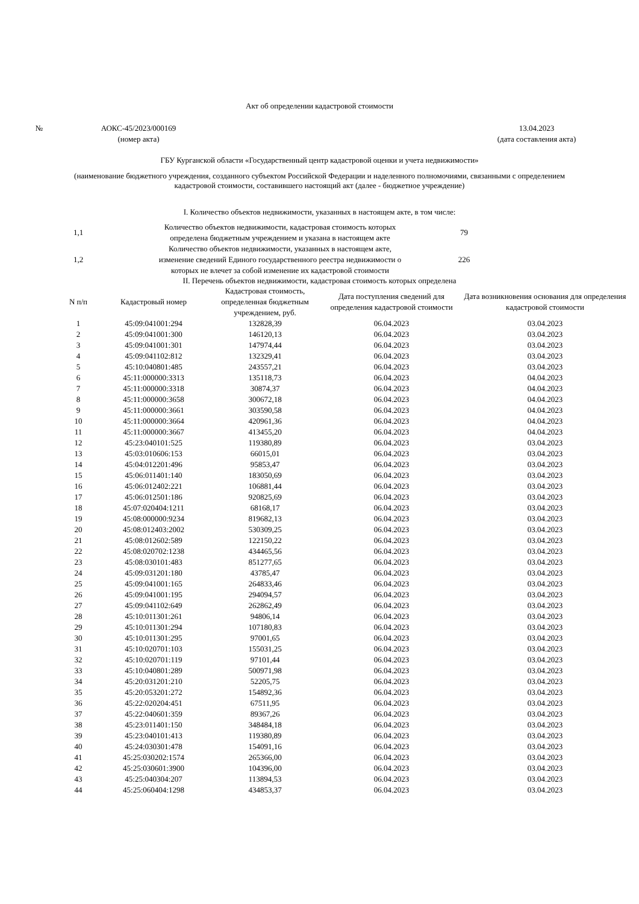Акт об определении кадастровой стоимости
| № | АОКС-45/2023/000169 | | 13.04.2023 | |
| | (номер акта) | | (дата составления акта) | |
ГБУ Курганской области «Государственный центр кадастровой оценки и учета недвижимости»
(наименование бюджетного учреждения, созданного субъектом Российской Федерации и наделенного полномочиями, связанными с определением кадастровой стоимости, составившего настоящий акт (далее - бюджетное учреждение)
I. Количество объектов недвижимости, указанных в настоящем акте, в том числе:
| 1,1 | Количество объектов недвижимости, кадастровая стоимость которых определена бюджетным учреждением и указана в настоящем акте | 79 | |
| 1,2 | Количество объектов недвижимости, указанных в настоящем акте, изменение сведений Единого государственного реестра недвижимости о которых не влечет за собой изменение их кадастровой стоимости | 226 | |
II. Перечень объектов недвижимости, кадастровая стоимость которых определена
| N п/п | Кадастровый номер | Кадастровая стоимость, определенная бюджетным учреждением, руб. | Дата поступления сведений для определения кадастровой стоимости | Дата возникновения основания для определения кадастровой стоимости |
| --- | --- | --- | --- | --- |
| 1 | 45:09:041001:294 | 132828,39 | 06.04.2023 | 03.04.2023 |
| 2 | 45:09:041001:300 | 146120,13 | 06.04.2023 | 03.04.2023 |
| 3 | 45:09:041001:301 | 147974,44 | 06.04.2023 | 03.04.2023 |
| 4 | 45:09:041102:812 | 132329,41 | 06.04.2023 | 03.04.2023 |
| 5 | 45:10:040801:485 | 243557,21 | 06.04.2023 | 03.04.2023 |
| 6 | 45:11:000000:3313 | 135118,73 | 06.04.2023 | 04.04.2023 |
| 7 | 45:11:000000:3318 | 30874,37 | 06.04.2023 | 04.04.2023 |
| 8 | 45:11:000000:3658 | 300672,18 | 06.04.2023 | 04.04.2023 |
| 9 | 45:11:000000:3661 | 303590,58 | 06.04.2023 | 04.04.2023 |
| 10 | 45:11:000000:3664 | 420961,36 | 06.04.2023 | 04.04.2023 |
| 11 | 45:11:000000:3667 | 413455,20 | 06.04.2023 | 04.04.2023 |
| 12 | 45:23:040101:525 | 119380,89 | 06.04.2023 | 03.04.2023 |
| 13 | 45:03:010606:153 | 66015,01 | 06.04.2023 | 03.04.2023 |
| 14 | 45:04:012201:496 | 95853,47 | 06.04.2023 | 03.04.2023 |
| 15 | 45:06:011401:140 | 183050,69 | 06.04.2023 | 03.04.2023 |
| 16 | 45:06:012402:221 | 106881,44 | 06.04.2023 | 03.04.2023 |
| 17 | 45:06:012501:186 | 920825,69 | 06.04.2023 | 03.04.2023 |
| 18 | 45:07:020404:1211 | 68168,17 | 06.04.2023 | 03.04.2023 |
| 19 | 45:08:000000:9234 | 819682,13 | 06.04.2023 | 03.04.2023 |
| 20 | 45:08:012403:2002 | 530309,25 | 06.04.2023 | 03.04.2023 |
| 21 | 45:08:012602:589 | 122150,22 | 06.04.2023 | 03.04.2023 |
| 22 | 45:08:020702:1238 | 434465,56 | 06.04.2023 | 03.04.2023 |
| 23 | 45:08:030101:483 | 851277,65 | 06.04.2023 | 03.04.2023 |
| 24 | 45:09:031201:180 | 43785,47 | 06.04.2023 | 03.04.2023 |
| 25 | 45:09:041001:165 | 264833,46 | 06.04.2023 | 03.04.2023 |
| 26 | 45:09:041001:195 | 294094,57 | 06.04.2023 | 03.04.2023 |
| 27 | 45:09:041102:649 | 262862,49 | 06.04.2023 | 03.04.2023 |
| 28 | 45:10:011301:261 | 94806,14 | 06.04.2023 | 03.04.2023 |
| 29 | 45:10:011301:294 | 107180,83 | 06.04.2023 | 03.04.2023 |
| 30 | 45:10:011301:295 | 97001,65 | 06.04.2023 | 03.04.2023 |
| 31 | 45:10:020701:103 | 155031,25 | 06.04.2023 | 03.04.2023 |
| 32 | 45:10:020701:119 | 97101,44 | 06.04.2023 | 03.04.2023 |
| 33 | 45:10:040801:289 | 500971,98 | 06.04.2023 | 03.04.2023 |
| 34 | 45:20:031201:210 | 52205,75 | 06.04.2023 | 03.04.2023 |
| 35 | 45:20:053201:272 | 154892,36 | 06.04.2023 | 03.04.2023 |
| 36 | 45:22:020204:451 | 67511,95 | 06.04.2023 | 03.04.2023 |
| 37 | 45:22:040601:359 | 89367,26 | 06.04.2023 | 03.04.2023 |
| 38 | 45:23:011401:150 | 348484,18 | 06.04.2023 | 03.04.2023 |
| 39 | 45:23:040101:413 | 119380,89 | 06.04.2023 | 03.04.2023 |
| 40 | 45:24:030301:478 | 154091,16 | 06.04.2023 | 03.04.2023 |
| 41 | 45:25:030202:1574 | 265366,00 | 06.04.2023 | 03.04.2023 |
| 42 | 45:25:030601:3900 | 104396,00 | 06.04.2023 | 03.04.2023 |
| 43 | 45:25:040304:207 | 113894,53 | 06.04.2023 | 03.04.2023 |
| 44 | 45:25:060404:1298 | 434853,37 | 06.04.2023 | 03.04.2023 |